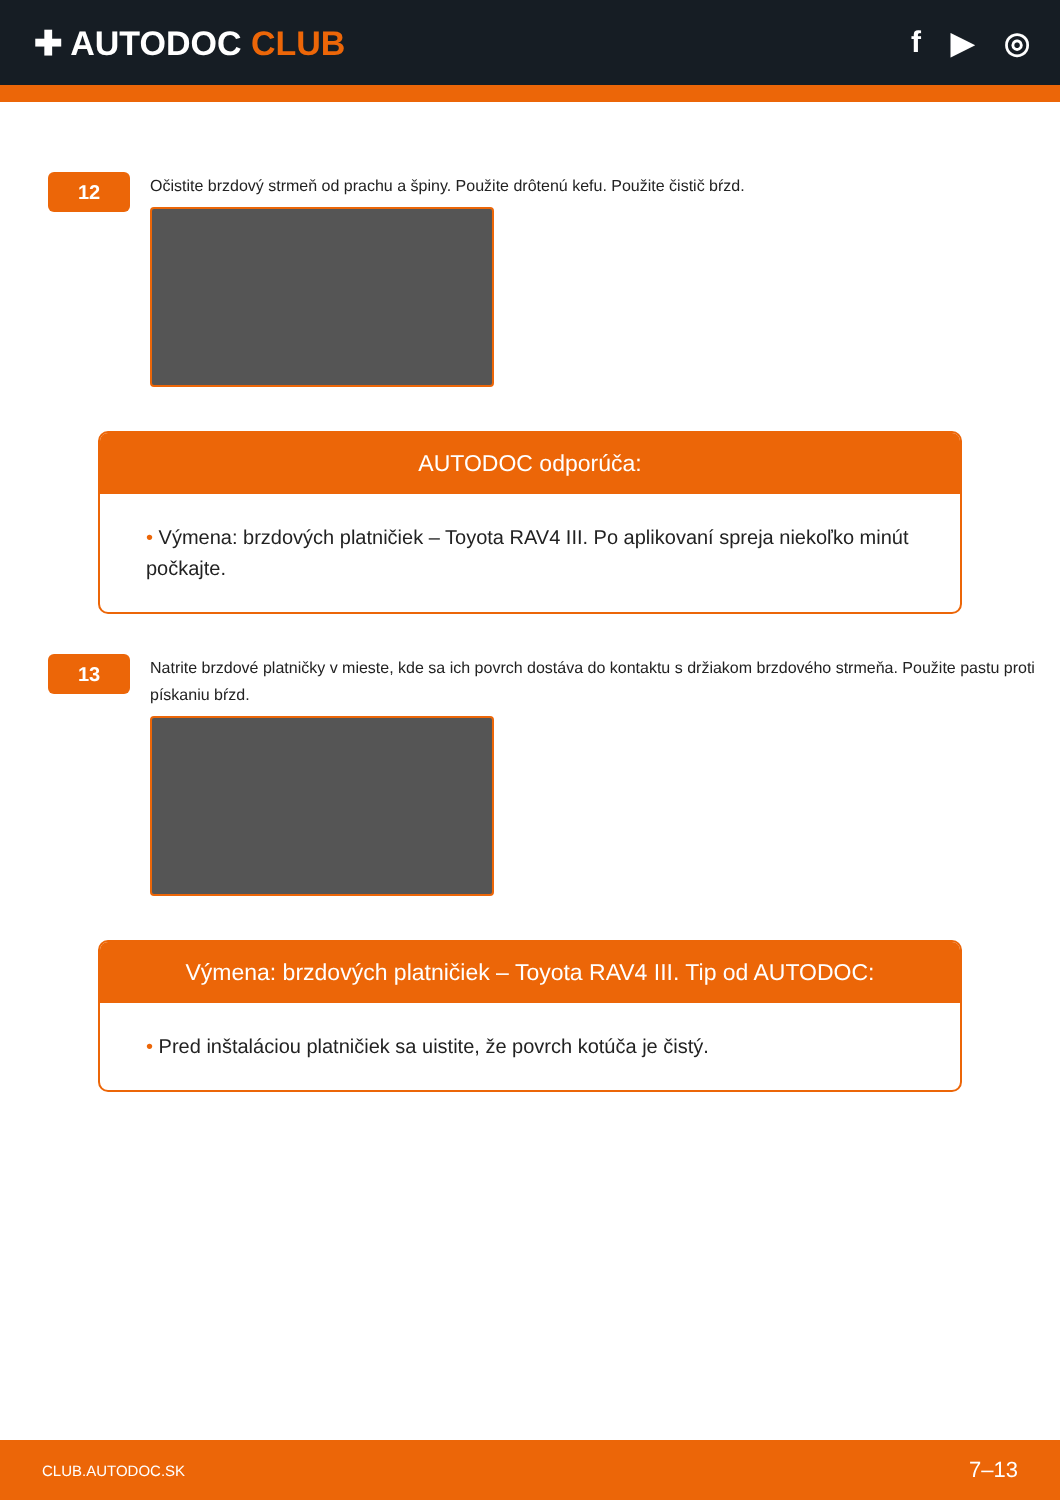✚ AUTODOC CLUB f ▶ ◎
12
Očistite brzdový strmeň od prachu a špiny. Použite drôtenú kefu. Použite čistič bŕzd.
AUTODOC odporúča:
• Výmena: brzdových platničiek – Toyota RAV4 III. Po aplikovaní spreja niekoľko minút počkajte.
13
Natrite brzdové platničky v mieste, kde sa ich povrch dostáva do kontaktu s držiakom brzdového strmeňa. Použite pastu proti pískaniu bŕzd.
Výmena: brzdových platničiek – Toyota RAV4 III. Tip od AUTODOC:
• Pred inštaláciou platničiek sa uistite, že povrch kotúča je čistý.
CLUB.AUTODOC.SK 7–13